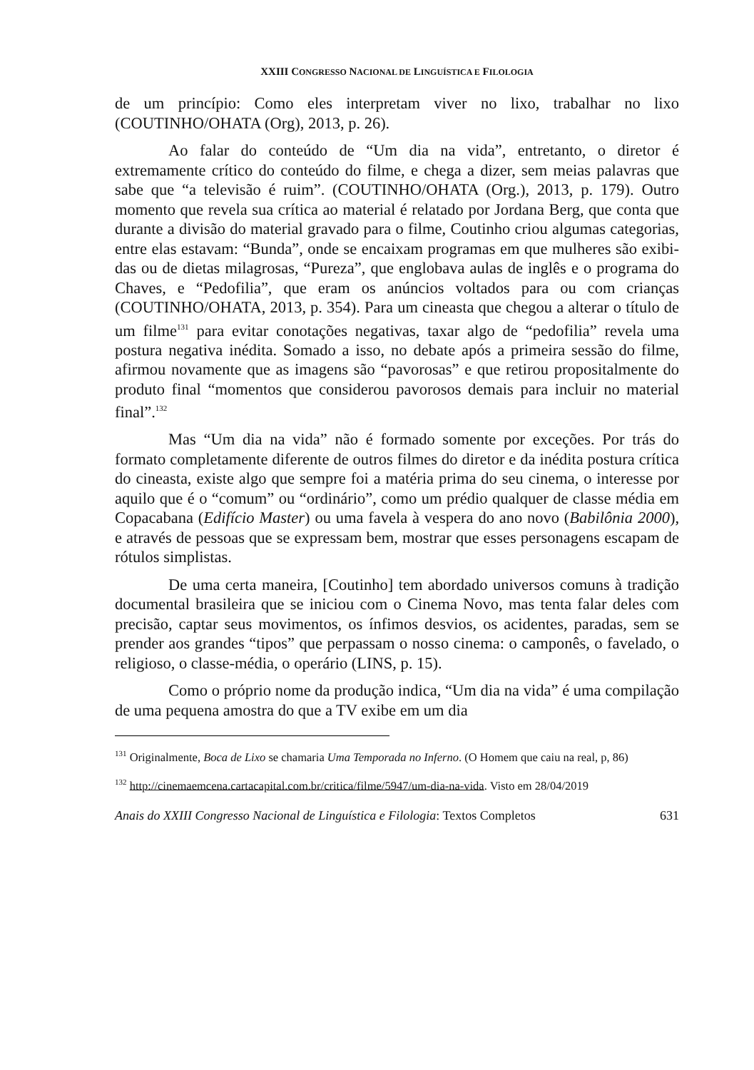XXIII CONGRESSO NACIONAL DE LINGUÍSTICA E FILOLOGIA
de um princípio: Como eles interpretam viver no lixo, trabalhar no lixo (COUTINHO/OHATA (Org), 2013, p. 26).
Ao falar do conteúdo de “Um dia na vida”, entretanto, o diretor é extremamente crítico do conteúdo do filme, e chega a dizer, sem meias palavras que sabe que “a televisão é ruim”. (COUTINHO/OHATA (Org.), 2013, p. 179). Outro momento que revela sua crítica ao material é relatado por Jordana Berg, que conta que durante a divisão do material gravado para o filme, Coutinho criou algumas categorias, entre elas esta­vam: “Bunda”, onde se encaixam programas em que mulheres são exibi­das ou de dietas milagrosas, “Pureza”, que englobava aulas de inglês e o programa do Chaves, e “Pedofilia”, que eram os anúncios voltados para ou com crianças (COUTINHO/OHATA, 2013, p. 354). Para um cineasta que chegou a alterar o título de um filme<sup>131</sup> para evitar conotações negati­vas, taxar algo de “pedofilia” revela uma postura negativa inédita. Soma­do a isso, no debate após a primeira sessão do filme, afirmou novamente que as imagens são “pavorosas” e que retirou propositalmente do produto final “momentos que considerou pavorosos demais para incluir no mate­rial final”.<sup>132</sup>
Mas “Um dia na vida” não é formado somente por exceções. Por trás do formato completamente diferente de outros filmes do diretor e da inédita postura crítica do cineasta, existe algo que sempre foi a matéria prima do seu cinema, o interesse por aquilo que é o “comum” ou “ordinário”, como um prédio qualquer de classe média em Copacabana (Edifício Master) ou uma favela à vespera do ano novo (Babilônia 2000), e através de pessoas que se expressam bem, mostrar que esses personagens escapam de rótulos simplistas.
De uma certa maneira, [Coutinho] tem abordado universos co­muns à tradição documental brasileira que se iniciou com o Cinema No­vo, mas tenta falar deles com precisão, captar seus movimentos, os ínfi­mos desvios, os acidentes, paradas, sem se prender aos grandes “tipos” que perpassam o nosso cinema: o camponês, o favelado, o religioso, o classe-média, o operário (LINS, p. 15).
Como o próprio nome da produção indica, “Um dia na vida” é uma compilação de uma pequena amostra do que a TV exibe em um dia
<sup>131</sup> Originalmente, Boca de Lixo se chamaria Uma Temporada no Inferno. (O Homem que caiu na real, p, 86)
<sup>132</sup> http://cinemaemcena.cartacapital.com.br/critica/filme/5947/um-dia-na-vida. Visto em 28/04/2019
Anais do XXIII Congresso Nacional de Linguística e Filologia: Textos Completos 631